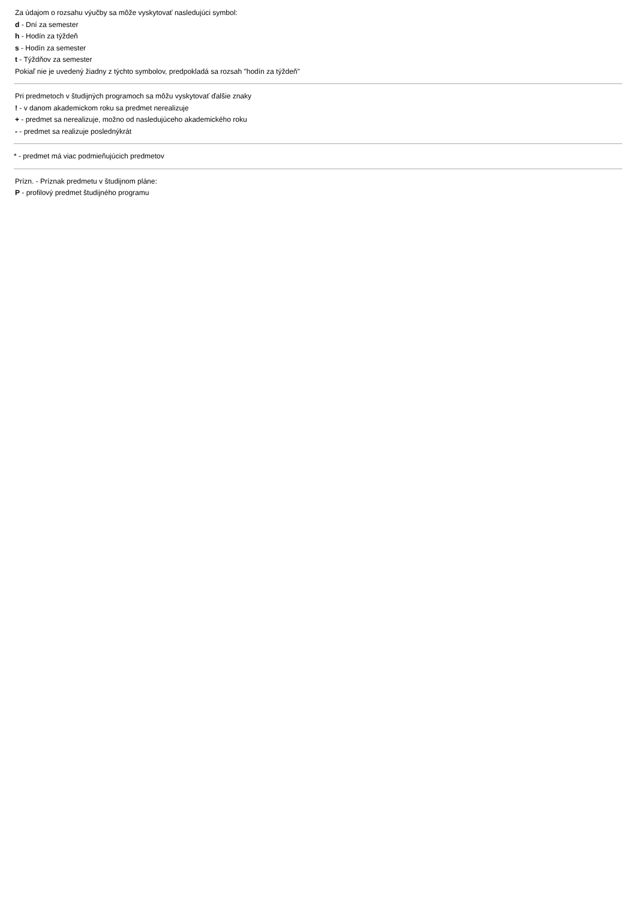Za údajom o rozsahu výučby sa môže vyskytovať nasledujúci symbol:
d - Dní za semester
h - Hodín za týždeň
s - Hodín za semester
t - Týždňov za semester
Pokiaľ nie je uvedený žiadny z týchto symbolov, predpokladá sa rozsah "hodín za týždeň"
Pri predmetoch v študijných programoch sa môžu vyskytovať ďalšie znaky
! - v danom akademickom roku sa predmet nerealizuje
+ - predmet sa nerealizuje, možno od nasledujúceho akademického roku
- - predmet sa realizuje poslednýkrát
* - predmet má viac podmieňujúcich predmetov
Prízn. - Príznak predmetu v študijnom pláne:
P - profilový predmet študijného programu